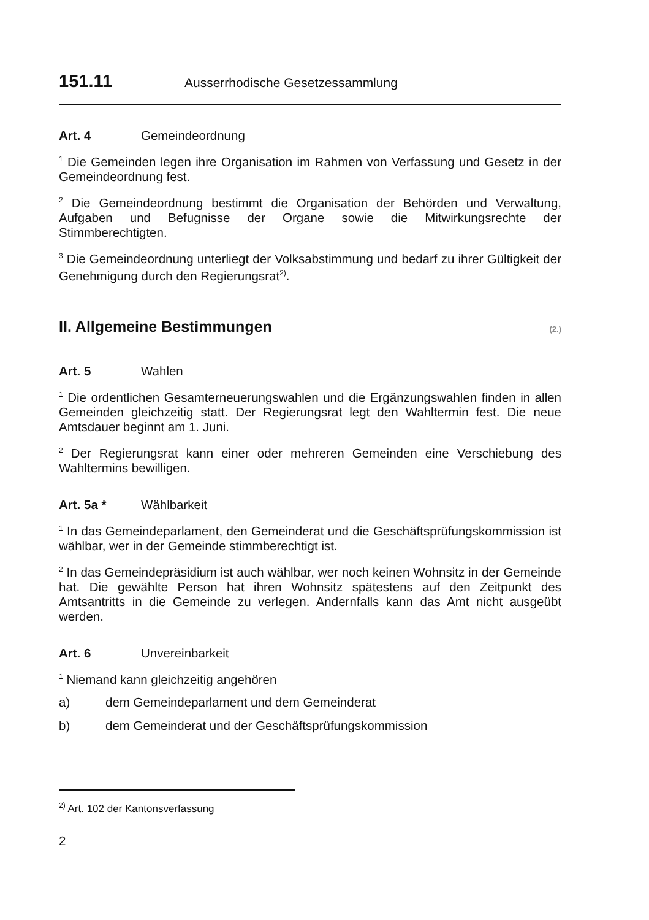151.11 Ausserrhodische Gesetzessammlung
Art. 4 Gemeindeordnung
<sup>1</sup> Die Gemeinden legen ihre Organisation im Rahmen von Verfassung und Gesetz in der Gemeindeordnung fest.
<sup>2</sup> Die Gemeindeordnung bestimmt die Organisation der Behörden und Verwaltung, Aufgaben und Befugnisse der Organe sowie die Mitwirkungsrechte der Stimmberechtigten.
<sup>3</sup> Die Gemeindeordnung unterliegt der Volksabstimmung und bedarf zu ihrer Gültigkeit der Genehmigung durch den Regierungsrat<sup>2)</sup>.
II. Allgemeine Bestimmungen
(2.)
Art. 5 Wahlen
<sup>1</sup> Die ordentlichen Gesamterneuerungswahlen und die Ergänzungswahlen finden in allen Gemeinden gleichzeitig statt. Der Regierungsrat legt den Wahltermin fest. Die neue Amtsdauer beginnt am 1. Juni.
<sup>2</sup> Der Regierungsrat kann einer oder mehreren Gemeinden eine Verschiebung des Wahltermins bewilligen.
Art. 5a * Wählbarkeit
<sup>1</sup> In das Gemeindeparlament, den Gemeinderat und die Geschäftsprüfungskommission ist wählbar, wer in der Gemeinde stimmberechtigt ist.
<sup>2</sup> In das Gemeindepräsidium ist auch wählbar, wer noch keinen Wohnsitz in der Gemeinde hat. Die gewählte Person hat ihren Wohnsitz spätestens auf den Zeitpunkt des Amtsantritts in die Gemeinde zu verlegen. Andernfalls kann das Amt nicht ausgeübt werden.
Art. 6 Unvereinbarkeit
<sup>1</sup> Niemand kann gleichzeitig angehören
a) dem Gemeindeparlament und dem Gemeinderat
b) dem Gemeinderat und der Geschäftsprüfungskommission
<sup>2)</sup> Art. 102 der Kantonsverfassung
2